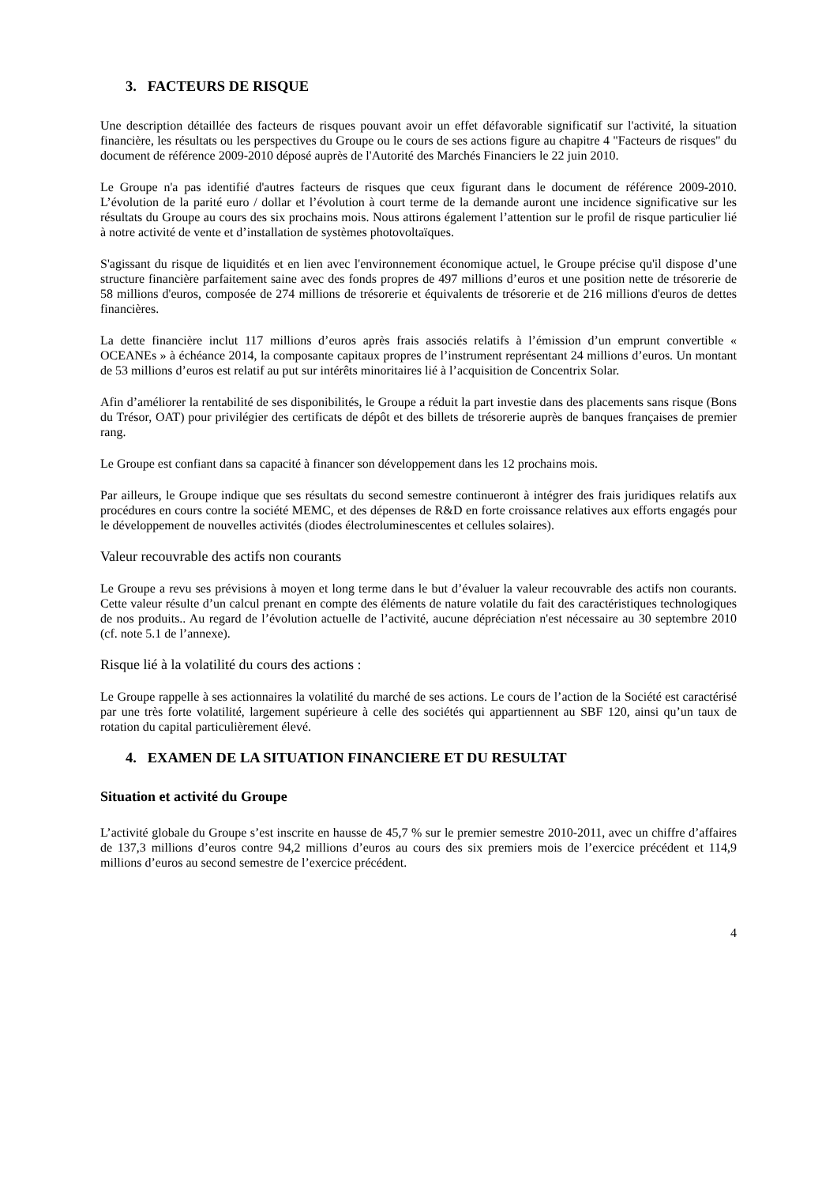3. FACTEURS DE RISQUE
Une description détaillée des facteurs de risques pouvant avoir un effet défavorable significatif sur l'activité, la situation financière, les résultats ou les perspectives du Groupe ou le cours de ses actions figure au chapitre 4 "Facteurs de risques" du document de référence 2009-2010 déposé auprès de l'Autorité des Marchés Financiers le 22 juin 2010.
Le Groupe n'a pas identifié d'autres facteurs de risques que ceux figurant dans le document de référence 2009-2010. L’évolution de la parité euro / dollar et l’évolution à court terme de la demande auront une incidence significative sur les résultats du Groupe au cours des six prochains mois. Nous attirons également l’attention sur le profil de risque particulier lié à notre activité de vente et d’installation de systèmes photovoltaïques.
S'agissant du risque de liquidités et en lien avec l'environnement économique actuel, le Groupe précise qu'il dispose d’une structure financière parfaitement saine avec des fonds propres de 497 millions d’euros et une position nette de trésorerie de 58 millions d'euros, composée de 274 millions de trésorerie et équivalents de trésorerie et de 216 millions d'euros de dettes financières.
La dette financière inclut 117 millions d’euros après frais associés relatifs à l’émission d’un emprunt convertible « OCEANEs » à échéance 2014, la composante capitaux propres de l’instrument représentant 24 millions d’euros. Un montant de 53 millions d’euros est relatif au put sur intérêts minoritaires lié à l’acquisition de Concentrix Solar.
Afin d’améliorer la rentabilité de ses disponibilités, le Groupe a réduit la part investie dans des placements sans risque (Bons du Trésor, OAT) pour privilégier des certificats de dépôt et des billets de trésorerie auprès de banques françaises de premier rang.
Le Groupe est confiant dans sa capacité à financer son développement dans les 12 prochains mois.
Par ailleurs, le Groupe indique que ses résultats du second semestre continueront à intégrer des frais juridiques relatifs aux procédures en cours contre la société MEMC, et des dépenses de R&D en forte croissance relatives aux efforts engagés pour le développement de nouvelles activités (diodes électroluminescentes et cellules solaires).
Valeur recouvrable des actifs non courants
Le Groupe a revu ses prévisions à moyen et long terme dans le but d’évaluer la valeur recouvrable des actifs non courants. Cette valeur résulte d’un calcul prenant en compte des éléments de nature volatile du fait des caractéristiques technologiques de nos produits.. Au regard de l’évolution actuelle de l’activité, aucune dépréciation n'est nécessaire au 30 septembre 2010 (cf. note 5.1 de l’annexe).
Risque lié à la volatilité du cours des actions :
Le Groupe rappelle à ses actionnaires la volatilité du marché de ses actions. Le cours de l’action de la Société est caractérisé par une très forte volatilité, largement supérieure à celle des sociétés qui appartiennent au SBF 120, ainsi qu’un taux de rotation du capital particulièrement élevé.
4. EXAMEN DE LA SITUATION FINANCIERE ET DU RESULTAT
Situation et activité du Groupe
L’activité globale du Groupe s’est inscrite en hausse de 45,7 % sur le premier semestre 2010-2011, avec un chiffre d’affaires de 137,3 millions d’euros contre 94,2 millions d’euros au cours des six premiers mois de l’exercice précédent et 114,9 millions d’euros au second semestre de l’exercice précédent.
4